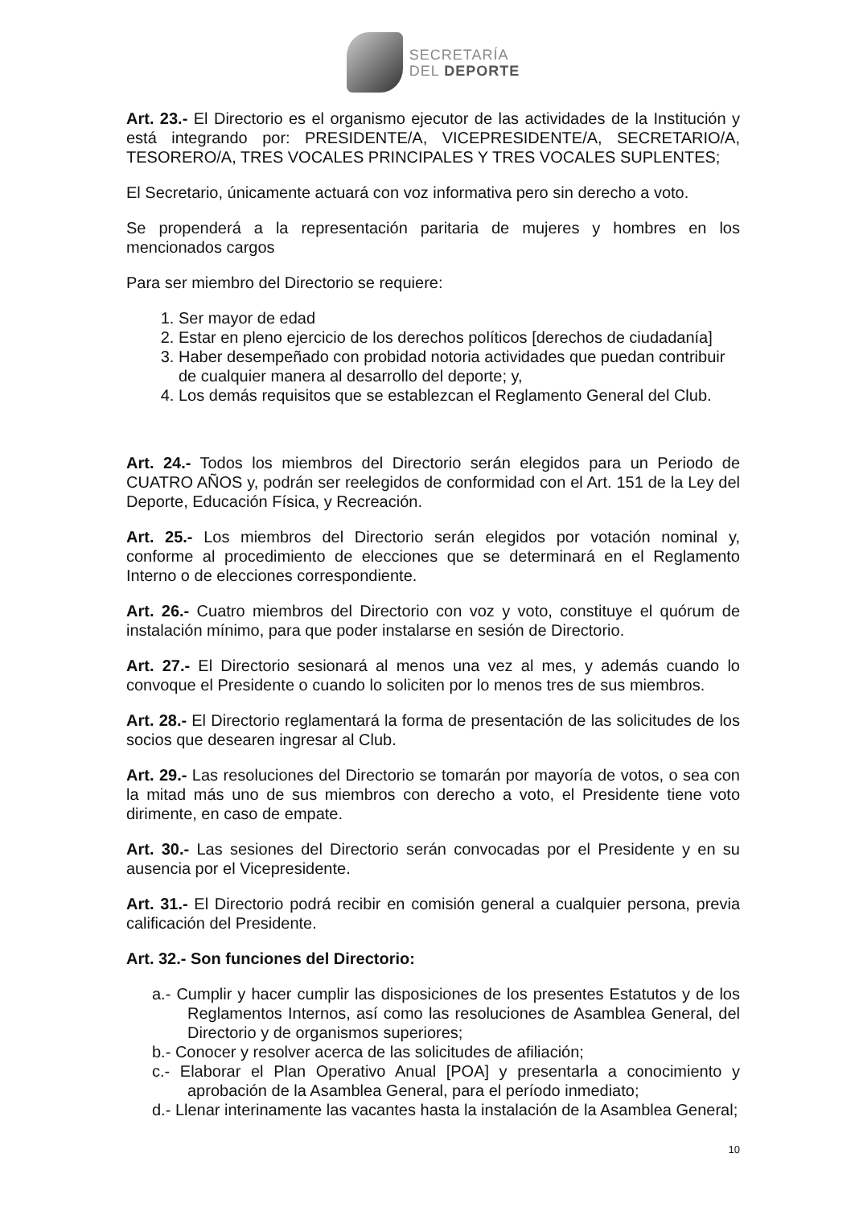SECRETARÍA
DEL DEPORTE
Art. 23.- El Directorio es el organismo ejecutor de las actividades de la Institución y está integrando por: PRESIDENTE/A, VICEPRESIDENTE/A, SECRETARIO/A, TESORERO/A, TRES VOCALES PRINCIPALES Y TRES VOCALES SUPLENTES;
El Secretario, únicamente actuará con voz informativa pero sin derecho a voto.
Se propenderá a la representación paritaria de mujeres y hombres en los mencionados cargos
Para ser miembro del Directorio se requiere:
1. Ser mayor de edad
2. Estar en pleno ejercicio de los derechos políticos [derechos de ciudadanía]
3. Haber desempeñado con probidad notoria actividades que puedan contribuir de cualquier manera al desarrollo del deporte; y,
4. Los demás requisitos que se establezcan el Reglamento General del Club.
Art. 24.- Todos los miembros del Directorio serán elegidos para un Periodo de CUATRO AÑOS y, podrán ser reelegidos de conformidad con el Art. 151 de la Ley del Deporte, Educación Física, y Recreación.
Art. 25.- Los miembros del Directorio serán elegidos por votación nominal y, conforme al procedimiento de elecciones que se determinará en el Reglamento Interno o de elecciones correspondiente.
Art. 26.- Cuatro miembros del Directorio con voz y voto, constituye el quórum de instalación mínimo, para que poder instalarse en sesión de Directorio.
Art. 27.- El Directorio sesionará al menos una vez al mes, y además cuando lo convoque el Presidente o cuando lo soliciten por lo menos tres de sus miembros.
Art. 28.- El Directorio reglamentará la forma de presentación de las solicitudes de los socios que desearen ingresar al Club.
Art. 29.- Las resoluciones del Directorio se tomarán por mayoría de votos, o sea con la mitad más uno de sus miembros con derecho a voto, el Presidente tiene voto dirimente, en caso de empate.
Art. 30.- Las sesiones del Directorio serán convocadas por el Presidente y en su ausencia por el Vicepresidente.
Art. 31.- El Directorio podrá recibir en comisión general a cualquier persona, previa calificación del Presidente.
Art. 32.- Son funciones del Directorio:
a.- Cumplir y hacer cumplir las disposiciones de los presentes Estatutos y de los Reglamentos Internos, así como las resoluciones de Asamblea General, del Directorio y de organismos superiores;
b.- Conocer y resolver acerca de las solicitudes de afiliación;
c.- Elaborar el Plan Operativo Anual [POA] y presentarla a conocimiento y aprobación de la Asamblea General, para el período inmediato;
d.- Llenar interinamente las vacantes hasta la instalación de la Asamblea General;
10